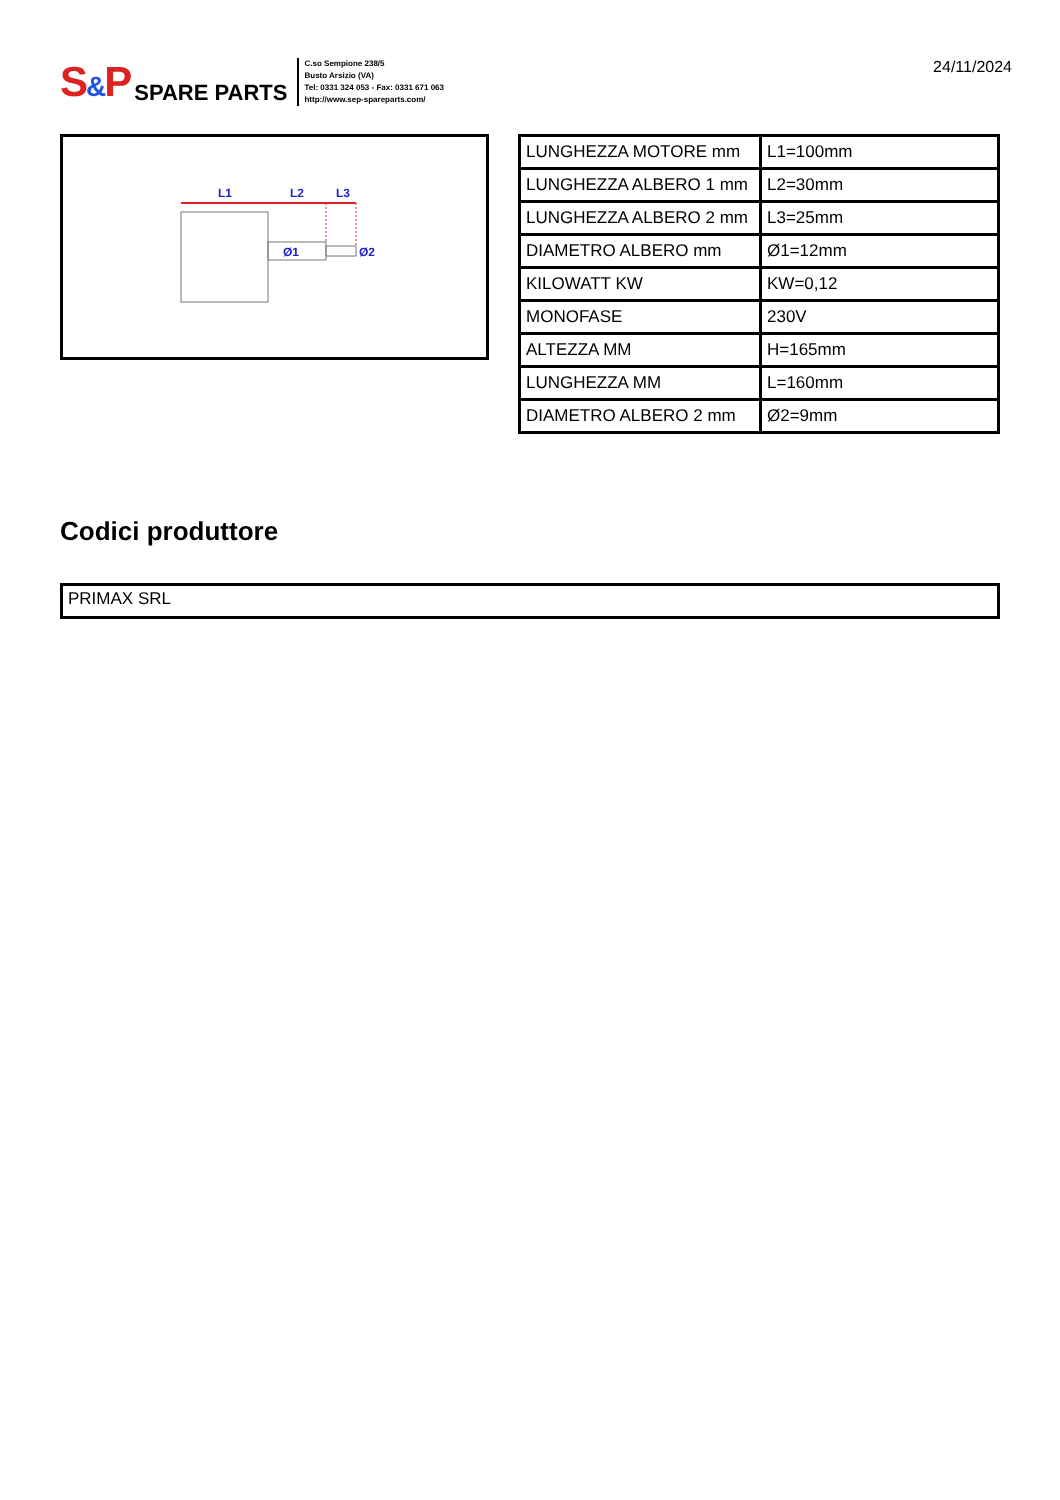S&P SPARE PARTS
C.so Sempione 238/5
Busto Arsizio (VA)
Tel: 0331 324 053 - Fax: 0331 671 063
http://www.sep-spareparts.com/
24/11/2024
L1
L2
L3
Ø1
Ø2
| LUNGHEZZA MOTORE mm | L1=100mm |
| LUNGHEZZA ALBERO 1 mm | L2=30mm |
| LUNGHEZZA ALBERO 2 mm | L3=25mm |
| DIAMETRO ALBERO mm | Ø1=12mm |
| KILOWATT KW | KW=0,12 |
| MONOFASE | 230V |
| ALTEZZA MM | H=165mm |
| LUNGHEZZA MM | L=160mm |
| DIAMETRO ALBERO 2 mm | Ø2=9mm |
Codici produttore
PRIMAX SRL